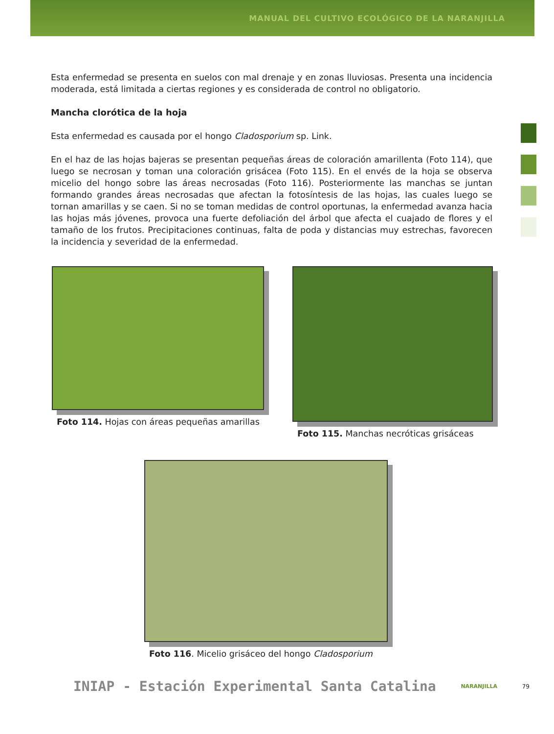MANUAL DEL CULTIVO ECOLÓGICO DE LA NARANJILLA
Esta enfermedad se presenta en suelos con mal drenaje y en zonas lluviosas. Presenta una incidencia moderada, está limitada a ciertas regiones y es considerada de control no obligatorio.
Mancha clorótica de la hoja
Esta enfermedad es causada por el hongo Cladosporium sp. Link.
En el haz de las hojas bajeras se presentan pequeñas áreas de coloración amarillenta (Foto 114), que luego se necrosan y toman una coloración grisácea (Foto 115). En el envés de la hoja se observa micelio del hongo sobre las áreas necrosadas (Foto 116). Posteriormente las manchas se juntan formando grandes áreas necrosadas que afectan la fotosíntesis de las hojas, las cuales luego se tornan amarillas y se caen. Si no se toman medidas de control oportunas, la enfermedad avanza hacia las hojas más jóvenes, provoca una fuerte defoliación del árbol que afecta el cuajado de flores y el tamaño de los frutos. Precipitaciones continuas, falta de poda y distancias muy estrechas, favorecen la incidencia y severidad de la enfermedad.
Foto 114. Hojas con áreas pequeñas amarillas
Foto 115. Manchas necróticas grisáceas
Foto 116. Micelio grisáceo del hongo Cladosporium
INIAP - Estación Experimental Santa Catalina NARANJILLA 79